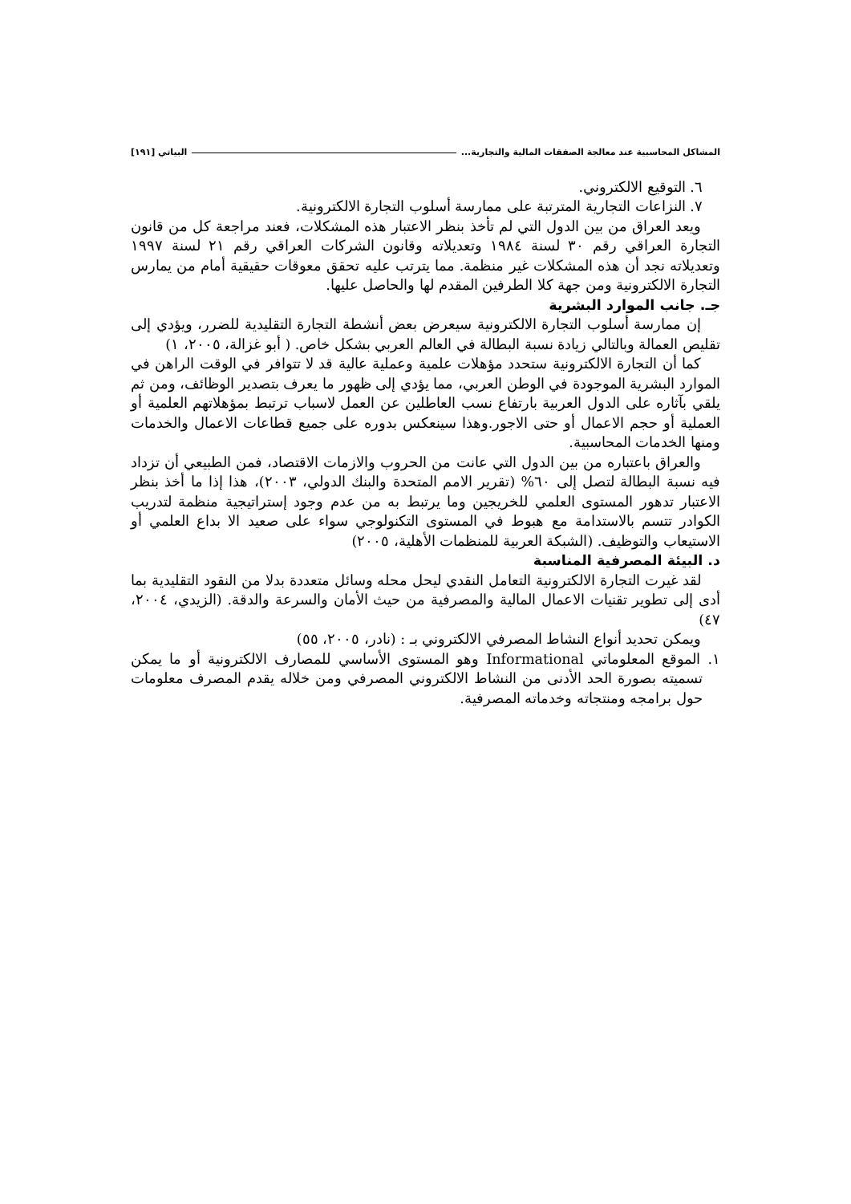المشاكل المحاسبية عند معالجة الصفقات المالية والتجارية... البياتي [١٩١]
٦. التوقيع الالكتروني.
٧. النزاعات التجارية المترتبة على ممارسة أسلوب التجارة الالكترونية.
ويعد العراق من بين الدول التي لم تأخذ بنظر الاعتبار هذه المشكلات، فعند مراجعة كل من قانون التجارة العراقي رقم ٣٠ لسنة ١٩٨٤ وتعديلاته وقانون الشركات العراقي رقم ٢١ لسنة ١٩٩٧ وتعديلاته نجد أن هذه المشكلات غير منظمة. مما يترتب عليه تحقق معوقات حقيقية أمام من يمارس التجارة الالكترونية ومن جهة كلا الطرفين المقدم لها والحاصل عليها.
جـ. جانب الموارد البشرية
إن ممارسة أسلوب التجارة الالكترونية سيعرض بعض أنشطة التجارة التقليدية للضرر، ويؤدي إلى تقليص العمالة وبالتالي زيادة نسبة البطالة في العالم العربي بشكل خاص. ( أبو غزالة، ٢٠٠٥، ١)
كما أن التجارة الالكترونية ستحدد مؤهلات علمية وعملية عالية قد لا تتوافر في الوقت الراهن في الموارد البشرية الموجودة في الوطن العربي، مما يؤدي إلى ظهور ما يعرف بتصدير الوظائف، ومن ثم يلقي بآثاره على الدول العربية بارتفاع نسب العاطلين عن العمل لاسباب ترتبط بمؤهلاتهم العلمية أو العملية أو حجم الاعمال أو حتى الاجور.وهذا سينعكس بدوره على جميع قطاعات الاعمال والخدمات ومنها الخدمات المحاسبية.
والعراق باعتباره من بين الدول التي عانت من الحروب والازمات الاقتصاد، فمن الطبيعي أن تزداد فيه نسبة البطالة لتصل إلى ٦٠% (تقرير الامم المتحدة والبنك الدولي، ٢٠٠٣)، هذا إذا ما أخذ بنظر الاعتبار تدهور المستوى العلمي للخريجين وما يرتبط به من عدم وجود إستراتيجية منظمة لتدريب الكوادر تتسم بالاستدامة مع هبوط في المستوى التكنولوجي سواء على صعيد الا بداع العلمي أو الاستيعاب والتوظيف. (الشبكة العربية للمنظمات الأهلية، ٢٠٠٥)
د. البيئة المصرفية المناسبة
لقد غيرت التجارة الالكترونية التعامل النقدي ليحل محله وسائل متعددة بدلا من النقود التقليدية بما أدى إلى تطوير تقنيات الاعمال المالية والمصرفية من حيث الأمان والسرعة والدقة. (الزيدي، ٢٠٠٤، ٤٧)
ويمكن تحديد أنواع النشاط المصرفي الالكتروني بـ : (نادر، ٢٠٠٥، ٥٥)
١. الموقع المعلوماتي Informational وهو المستوى الأساسي للمصارف الالكترونية أو ما يمكن تسميته بصورة الحد الأدنى من النشاط الالكتروني المصرفي ومن خلاله يقدم المصرف معلومات حول برامجه ومنتجاته وخدماته المصرفية.